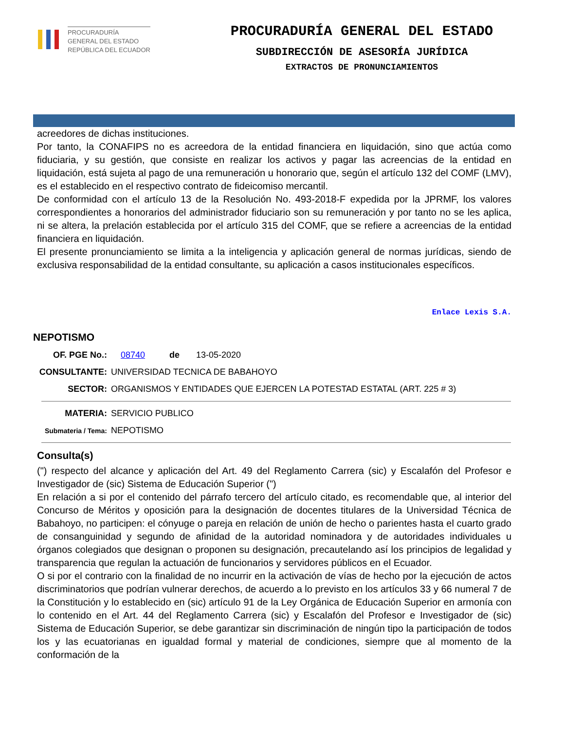PROCURADURÍA
GENERAL DEL ESTADO
REPÚBLICA DEL ECUADOR
PROCURADURÍA GENERAL DEL ESTADO
SUBDIRECCIÓN DE ASESORÍA JURÍDICA
EXTRACTOS DE PRONUNCIAMIENTOS
acreedores de dichas instituciones.
Por tanto, la CONAFIPS no es acreedora de la entidad financiera en liquidación, sino que actúa como fiduciaria, y su gestión, que consiste en realizar los activos y pagar las acreencias de la entidad en liquidación, está sujeta al pago de una remuneración u honorario que, según el artículo 132 del COMF (LMV), es el establecido en el respectivo contrato de fideicomiso mercantil.
De conformidad con el artículo 13 de la Resolución No. 493-2018-F expedida por la JPRMF, los valores correspondientes a honorarios del administrador fiduciario son su remuneración y por tanto no se les aplica, ni se altera, la prelación establecida por el artículo 315 del COMF, que se refiere a acreencias de la entidad financiera en liquidación.
El presente pronunciamiento se limita a la inteligencia y aplicación general de normas jurídicas, siendo de exclusiva responsabilidad de la entidad consultante, su aplicación a casos institucionales específicos.
Enlace Lexis S.A.
NEPOTISMO
OF. PGE No.: 08740 de 13-05-2020
CONSULTANTE: UNIVERSIDAD TECNICA DE BABAHOYO
SECTOR: ORGANISMOS Y ENTIDADES QUE EJERCEN LA POTESTAD ESTATAL (ART. 225 # 3)
MATERIA: SERVICIO PUBLICO
Submateria / Tema: NEPOTISMO
Consulta(s)
(") respecto del alcance y aplicación del Art. 49 del Reglamento Carrera (sic) y Escalafón del Profesor e Investigador de (sic) Sistema de Educación Superior (")
En relación a si por el contenido del párrafo tercero del artículo citado, es recomendable que, al interior del Concurso de Méritos y oposición para la designación de docentes titulares de la Universidad Técnica de Babahoyo, no participen: el cónyuge o pareja en relación de unión de hecho o parientes hasta el cuarto grado de consanguinidad y segundo de afinidad de la autoridad nominadora y de autoridades individuales u órganos colegiados que designan o proponen su designación, precautelando así los principios de legalidad y transparencia que regulan la actuación de funcionarios y servidores públicos en el Ecuador.
O si por el contrario con la finalidad de no incurrir en la activación de vías de hecho por la ejecución de actos discriminatorios que podrían vulnerar derechos, de acuerdo a lo previsto en los artículos 33 y 66 numeral 7 de la Constitución y lo establecido en (sic) artículo 91 de la Ley Orgánica de Educación Superior en armonía con lo contenido en el Art. 44 del Reglamento Carrera (sic) y Escalafón del Profesor e Investigador de (sic) Sistema de Educación Superior, se debe garantizar sin discriminación de ningún tipo la participación de todos los y las ecuatorianas en igualdad formal y material de condiciones, siempre que al momento de la conformación de la